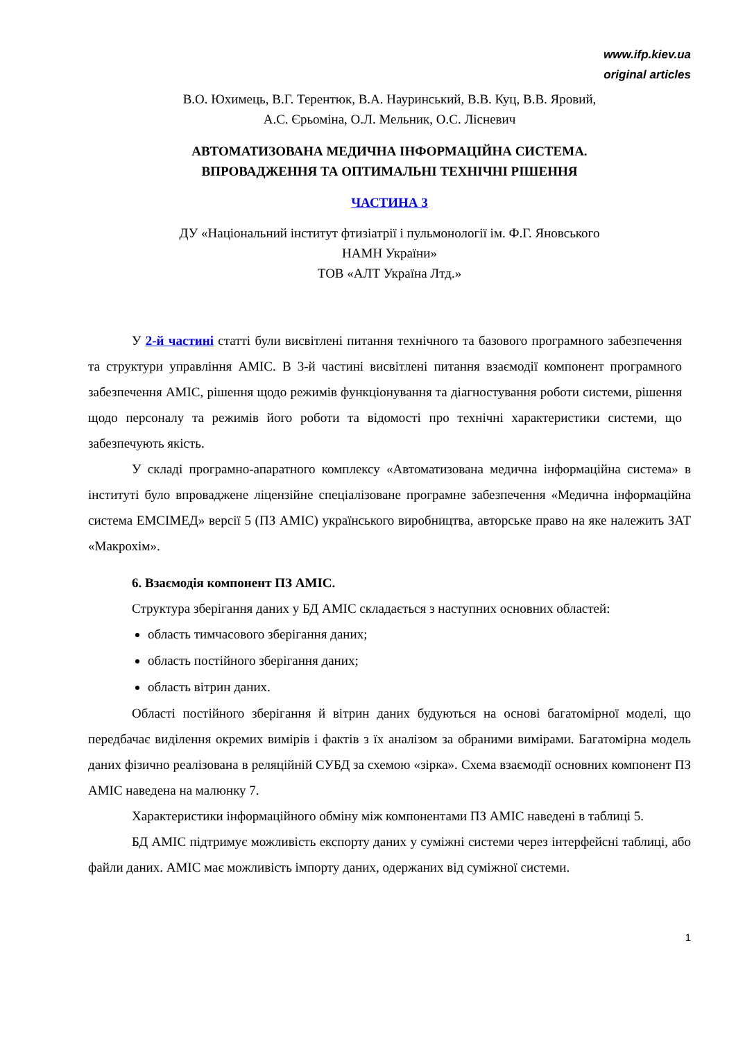www.ifp.kiev.ua
original articles
В.О. Юхимець, В.Г. Терентюк, В.А. Науринський, В.В. Куц, В.В. Яровий,
А.С. Єрьоміна, О.Л. Мельник, О.С. Лісневич
АВТОМАТИЗОВАНА МЕДИЧНА ІНФОРМАЦІЙНА СИСТЕМА.
ВПРОВАДЖЕННЯ ТА ОПТИМАЛЬНІ ТЕХНІЧНІ РІШЕННЯ
ЧАСТИНА 3
ДУ «Національний інститут фтизіатрії і пульмонології ім. Ф.Г. Яновського
НАМН України»
ТОВ «АЛТ Україна Лтд.»
У 2-й частині статті були висвітлені питання технічного та базового програмного забезпечення та структури управління АМІС. В 3-й частині висвітлені питання взаємодії компонент програмного забезпечення АМІС, рішення щодо режимів функціонування та діагностування роботи системи, рішення щодо персоналу та режимів його роботи та відомості про технічні характеристики системи, що забезпечують якість.
У складі програмно-апаратного комплексу «Автоматизована медична інформаційна система» в інституті було впроваджене ліцензійне спеціалізоване програмне забезпечення «Медична інформаційна система ЕМСІМЕД» версії 5 (ПЗ АМІС) українського виробництва, авторське право на яке належить ЗАТ «Макрохім».
6. Взаємодія компонент ПЗ АМІС.
Структура зберігання даних у БД АМІС складається з наступних основних областей:
область тимчасового зберігання даних;
область постійного зберігання даних;
область вітрин даних.
Області постійного зберігання й вітрин даних будуються на основі багатомірної моделі, що передбачає виділення окремих вимірів і фактів з їх аналізом за обраними вимірами. Багатомірна модель даних фізично реалізована в реляційній СУБД за схемою «зірка». Схема взаємодії основних компонент ПЗ АМІС наведена на малюнку 7.
Характеристики інформаційного обміну між компонентами ПЗ АМІС наведені в таблиці 5.
БД АМІС підтримує можливість експорту даних у суміжні системи через інтерфейсні таблиці, або файли даних. АМІС має можливість імпорту даних, одержаних від суміжної системи.
1